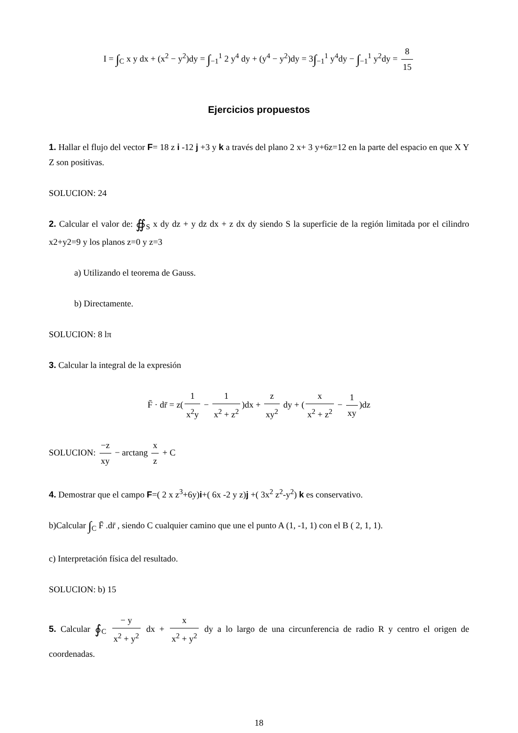I = ∫<sub>C</sub> x y dx + (x<sup>2</sup> − y<sup>2</sup>)dy = ∫<sub>−1</sub><sup>1</sup> 2 y<sup>4</sup> dy + (y<sup>4</sup> − y<sup>2</sup>)dy = 3∫<sub>−1</sub><sup>1</sup> y<sup>4</sup>dy − ∫<sub>−1</sub><sup>1</sup> y<sup>2</sup>dy = 8 15
Ejercicios propuestos
1. Hallar el flujo del vector F= 18 z i -12 j +3 y k a través del plano 2 x+ 3 y+6z=12 en la parte del espacio en que X Y Z son positivas.
SOLUCION: 24
2. Calcular el valor de: ∯<sub>S</sub> x dy dz + y dz dx + z dx dy siendo S la superficie de la región limitada por el cilindro x2+y2=9 y los planos z=0 y z=3
a) Utilizando el teorema de Gauss.
b) Directamente.
SOLUCION: 8 lπ
3. Calcular la integral de la expresión
F̄ · dr̄ = z(1 x<sup>2</sup>y − 1 x<sup>2</sup> + z<sup>2</sup>)dx + z xy<sup>2</sup> dy + (x x<sup>2</sup> + z<sup>2</sup> − 1 xy)dz
SOLUCION: −z xy − arctang x z + C
4. Demostrar que el campo F=( 2 x z<sup>3</sup>+6y)i+( 6x -2 y z)j +( 3x<sup>2</sup> z<sup>2</sup>-y<sup>2</sup>) k es conservativo.
b)Calcular ∫<sub>C</sub> F̄ .dr̄ , siendo C cualquier camino que une el punto A (1, -1, 1) con el B ( 2, 1, 1).
c) Interpretación física del resultado.
SOLUCION: b) 15
5. Calcular ∮<sub>C</sub> − y x<sup>2</sup> + y<sup>2</sup> dx + x x<sup>2</sup> + y<sup>2</sup> dy a lo largo de una circunferencia de radio R y centro el origen de coordenadas.
18